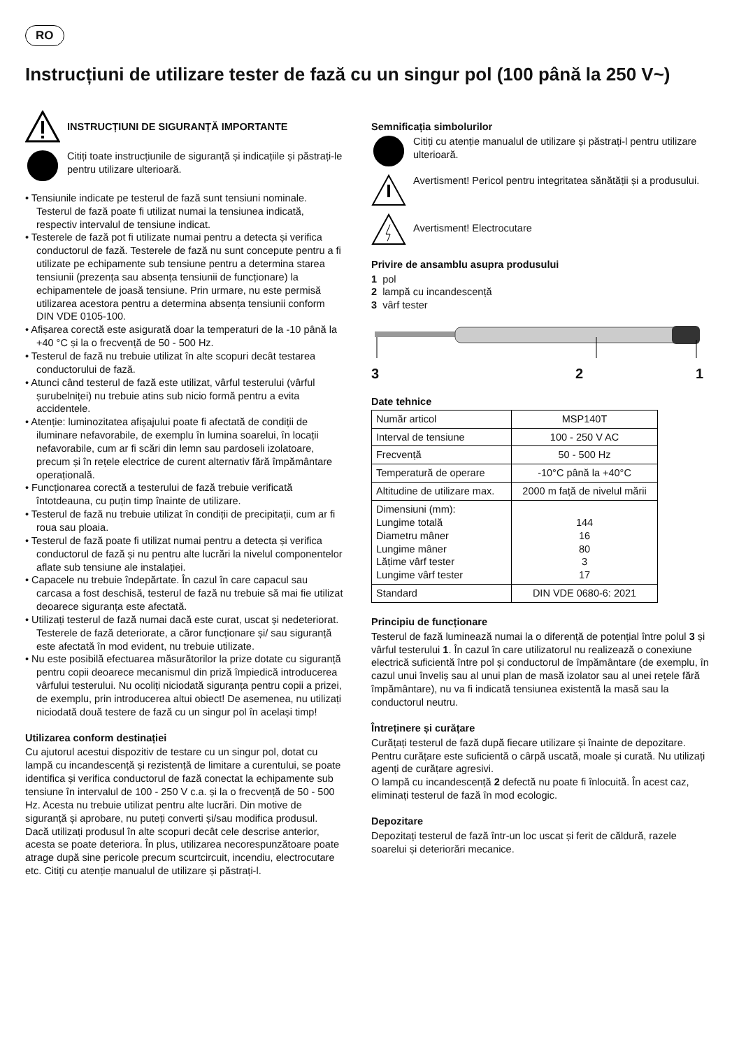RO
Instrucțiuni de utilizare tester de fază cu un singur pol (100 până la 250 V~)
INSTRUCȚIUNI DE SIGURANȚĂ IMPORTANTE
Citiți toate instrucțiunile de siguranță și indicațiile și păstrați-le pentru utilizare ulterioară.
• Tensiunile indicate pe testerul de fază sunt tensiuni nominale. Testerul de fază poate fi utilizat numai la tensiunea indicată, respectiv intervalul de tensiune indicat.
• Testerele de fază pot fi utilizate numai pentru a detecta și verifica conductorul de fază. Testerele de fază nu sunt concepute pentru a fi utilizate pe echipamente sub tensiune pentru a determina starea tensiunii (prezența sau absența tensiunii de funcționare) la echipamentele de joasă tensiune. Prin urmare, nu este permisă utilizarea acestora pentru a determina absența tensiunii conform DIN VDE 0105-100.
• Afișarea corectă este asigurată doar la temperaturi de la -10 până la +40 °C și la o frecvență de 50 - 500 Hz.
• Testerul de fază nu trebuie utilizat în alte scopuri decât testarea conductorului de fază.
• Atunci când testerul de fază este utilizat, vârful testerului (vârful șurubelniței) nu trebuie atins sub nicio formă pentru a evita accidentele.
• Atenție: luminozitatea afișajului poate fi afectată de condiții de iluminare nefavorabile, de exemplu în lumina soarelui, în locații nefavorabile, cum ar fi scări din lemn sau pardoseli izolatoare, precum și în rețele electrice de curent alternativ fără împământare operațională.
• Funcționarea corectă a testerului de fază trebuie verificată întotdeauna, cu puțin timp înainte de utilizare.
• Testerul de fază nu trebuie utilizat în condiții de precipitații, cum ar fi roua sau ploaia.
• Testerul de fază poate fi utilizat numai pentru a detecta și verifica conductorul de fază și nu pentru alte lucrări la nivelul componentelor aflate sub tensiune ale instalației.
• Capacele nu trebuie îndepărtate. În cazul în care capacul sau carcasa a fost deschisă, testerul de fază nu trebuie să mai fie utilizat deoarece siguranța este afectată.
• Utilizați testerul de fază numai dacă este curat, uscat și nedeteriorat. Testerele de fază deteriorate, a căror funcționare și/ sau siguranță este afectată în mod evident, nu trebuie utilizate.
• Nu este posibilă efectuarea măsurătorilor la prize dotate cu siguranță pentru copii deoarece mecanismul din priză împiedică introducerea vârfului testerului. Nu ocoliți niciodată siguranța pentru copii a prizei, de exemplu, prin introducerea altui obiect! De asemenea, nu utilizați niciodată două testere de fază cu un singur pol în același timp!
Utilizarea conform destinației
Cu ajutorul acestui dispozitiv de testare cu un singur pol, dotat cu lampă cu incandescență și rezistență de limitare a curentului, se poate identifica și verifica conductorul de fază conectat la echipamente sub tensiune în intervalul de 100 - 250 V c.a. și la o frecvență de 50 - 500 Hz. Acesta nu trebuie utilizat pentru alte lucrări. Din motive de siguranță și aprobare, nu puteți converti și/sau modifica produsul. Dacă utilizați produsul în alte scopuri decât cele descrise anterior, acesta se poate deteriora. În plus, utilizarea necorespunzătoare poate atrage după sine pericole precum scurtcircuit, incendiu, electrocutare etc. Citiți cu atenție manualul de utilizare și păstrați-l.
Semnificația simbolurilor
Citiți cu atenție manualul de utilizare și păstrați-l pentru utilizare ulterioară.
Avertisment! Pericol pentru integritatea sănătății și a produsului.
Avertisment! Electrocutare
Privire de ansamblu asupra produsului
1 pol
2 lampă cu incandescență
3 vârf tester
3 2 1
Date tehnice
| Număr articol | MSP140T |
| Interval de tensiune | 100 - 250 V AC |
| Frecvență | 50 - 500 Hz |
| Temperatură de operare | -10°C până la +40°C |
| Altitudine de utilizare max. | 2000 m față de nivelul mării |
| Dimensiuni (mm): Lungime totală Diametru mâner Lungime mâner Lățime vârf tester Lungime vârf tester | 144 16 80 3 17 |
| Standard | DIN VDE 0680-6: 2021 |
Principiu de funcționare
Testerul de fază luminează numai la o diferență de potențial între polul 3 și vârful testerului 1. În cazul în care utilizatorul nu realizează o conexiune electrică suficientă între pol și conductorul de împământare (de exemplu, în cazul unui înveliș sau al unui plan de masă izolator sau al unei rețele fără împământare), nu va fi indicată tensiunea existentă la masă sau la conductorul neutru.
Întreținere și curățare
Curățați testerul de fază după fiecare utilizare și înainte de depozitare. Pentru curățare este suficientă o cârpă uscată, moale și curată. Nu utilizați agenți de curățare agresivi.
O lampă cu incandescență 2 defectă nu poate fi înlocuită. În acest caz, eliminați testerul de fază în mod ecologic.
Depozitare
Depozitați testerul de fază într-un loc uscat și ferit de căldură, razele soarelui și deteriorări mecanice.